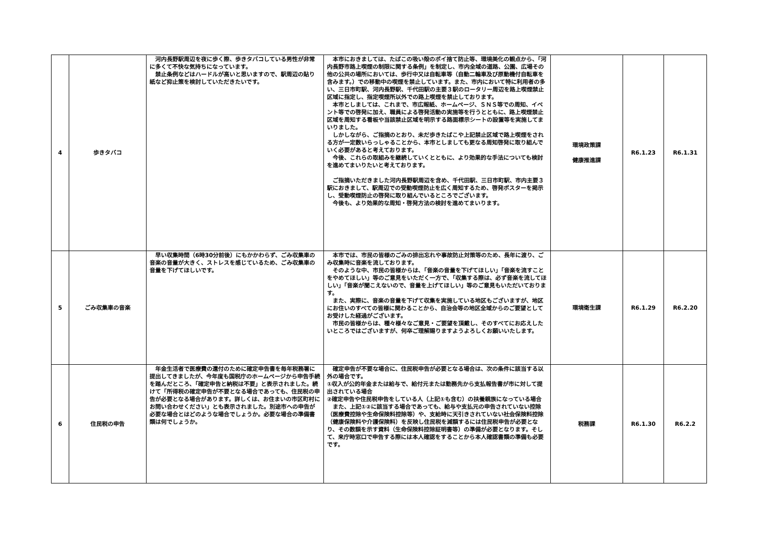| 4 | 歩きタバコ | 河内長野駅周辺を夜に歩く際、歩きタバコしている男性が非常に多くて不快な気持ちになっています。 禁止条例などはハードルが高いと思いますので、駅周辺の貼り紙など抑止策を検討していただきたいです。 | 本市におきましては、たばこの吸い殻のポイ捨て防止等、環境美化の観点から､「河内長野市路上喫煙の制限に関する条例」を制定し、市内全域の道路、公園、広場その他の公共の場所においては、歩行中又は自転車等（自動二輪車及び原動機付自転車を含みます。）での移動中の喫煙を禁止しています。また、市内において特に利用者の多い、三日市町駅、河内長野駅、千代田駅の主要３駅のロータリー周辺を路上喫煙禁止区域に指定し、指定喫煙所以外での路上喫煙を禁止しております。 本市としましては、これまで、市広報紙、ホームページ、ＳＮＳ等での周知、イベント等での啓発に加え、職員による啓発活動の実施等を行うとともに、路上喫煙禁止区域を周知する看板や当該禁止区域を明示する路面標示シートの設置等を実施してまいりました。 しかしながら、ご指摘のとおり、未だ歩きたばこや上記禁止区域で路上喫煙をされる方が一定数いらっしゃることから、本市としましても更なる周知啓発に取り組んでいく必要があると考えております。 今後、これらの取組みを継続していくとともに、より効果的な手法についても検討を進めてまいりたいと考えております。 ご指摘いただきました河内長野駅周辺を含め、千代田駅、三日市町駅、市内主要３駅におきまして、駅周辺での受動喫煙防止を広く周知するため、啓発ポスターを掲示し、受動喫煙防止の啓発に取り組んでいるところでございます。 今後も、より効果的な周知・啓発方法の検討を進めてまいります。 | 環境政策課 健康推進課 | R6.1.23 | R6.1.31 |
| 5 | ごみ収集車の音楽 | 早い収集時間（6時30分前後）にもかかわらず、ごみ収集車の音楽の音量が大きく、ストレスを感じているため、ごみ収集車の音量を下げてほしいです。 | 本市では、市民の皆様のごみの排出忘れや事故防止対策等のため、長年に渡り、ごみ収集時に音楽を流しております。 そのような中、市民の皆様からは､「音楽の音量を下げてほしい」「音楽を流すことをやめてほしい」等のご意見をいただく一方で､「収集する際は、必ず音楽を流してほしい」「音楽が聞こえないので、音量を上げてほしい」等のご意見もいただいております。 また、実際に、音楽の音量を下げて収集を実施している地区もございますが、地区にお住いのすべての皆様に関わることから、自治会等の地区全域からのご要望としてお受けした経過がございます。 市民の皆様からは、種々様々なご意見・ご要望を頂戴し、そのすべてにお応えしたいところではございますが、何卒ご理解賜りますようよろしくお願いいたします。 | 環境衛生課 | R6.1.29 | R6.2.20 |
| 6 | 住民税の申告 | 年金生活者で医療費の還付のために確定申告書を毎年税務署に提出してきましたが、今年度も国税庁のホームページから申告手続を踏んだところ､「確定申告と納税は不要」と表示されました。続けて「所得税の確定申告が不要となる場合であっても、住民税の申告が必要となる場合があります。詳しくは、お住まいの市区町村にお問い合わせください」とも表示されました。別途市への申告が必要な場合とはどのような場合でしょうか。必要な場合の準備書類は何でしょうか。 | 確定申告が不要な場合に、住民税申告が必要となる場合は、次の条件に該当する以外の場合です。 ①収入が公的年金または給与で、給付元または勤務先から支払報告書が市に対して提出されている場合 ②確定申告や住民税申告をしている人（上記①も含む）の扶養親族になっている場合 また、上記①②に該当する場合であっても、給与や支払元の申告されていない控除（医療費控除や生命保険料控除等）や、支給時に天引きされていない社会保険料控除（健康保険料や介護保険料）を反映し住民税を減額するには住民税申告が必要となり、その数額を示す資料（生命保険料控除証明書等）の準備が必要となります。そして、来庁時窓口で申告する際には本人確認をすることから本人確認書類の準備も必要です。 | 税務課 | R6.1.30 | R6.2.2 |